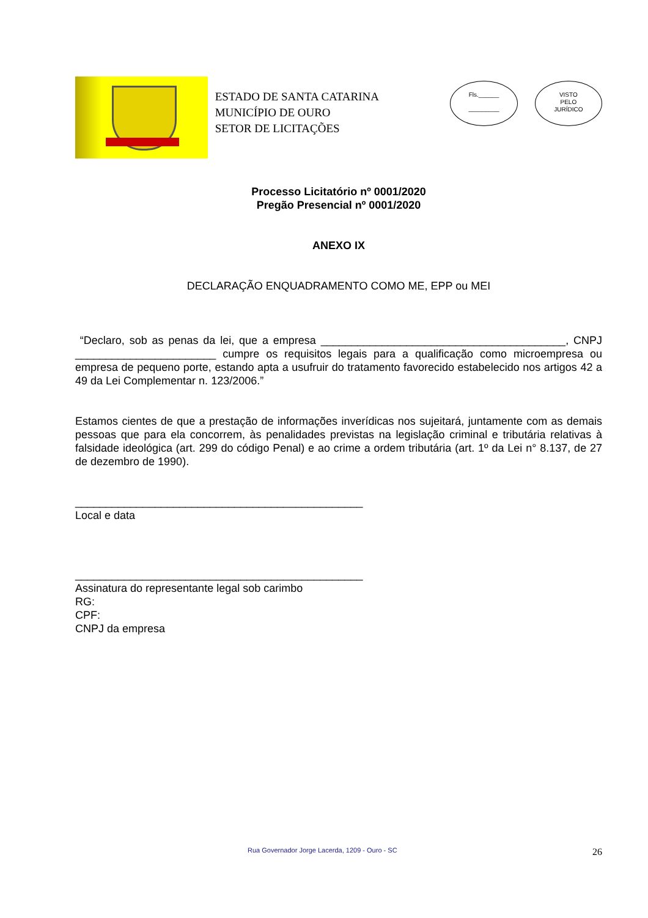ESTADO DE SANTA CATARINA
MUNICÍPIO DE OURO
SETOR DE LICITAÇÕES
Fls.______
_________
VISTO
PELO
JURÍDICO
Processo Licitatório nº 0001/2020
Pregão Presencial nº 0001/2020
ANEXO IX
DECLARAÇÃO ENQUADRAMENTO COMO ME, EPP ou MEI
“Declaro, sob as penas da lei, que a empresa ________________________________________, CNPJ _______________________ cumpre os requisitos legais para a qualificação como microempresa ou empresa de pequeno porte, estando apta a usufruir do tratamento favorecido estabelecido nos artigos 42 a 49 da Lei Complementar n. 123/2006.”
Estamos cientes de que a prestação de informações inverídicas nos sujeitará, juntamente com as demais pessoas que para ela concorrem, às penalidades previstas na legislação criminal e tributária relativas à falsidade ideológica (art. 299 do código Penal) e ao crime a ordem tributária (art. 1º da Lei n° 8.137, de 27 de dezembro de 1990).
_______________________________________________
Local e data
_______________________________________________
Assinatura do representante legal sob carimbo
RG:
CPF:
CNPJ da empresa
Rua Governador Jorge Lacerda, 1209 - Ouro - SC 26